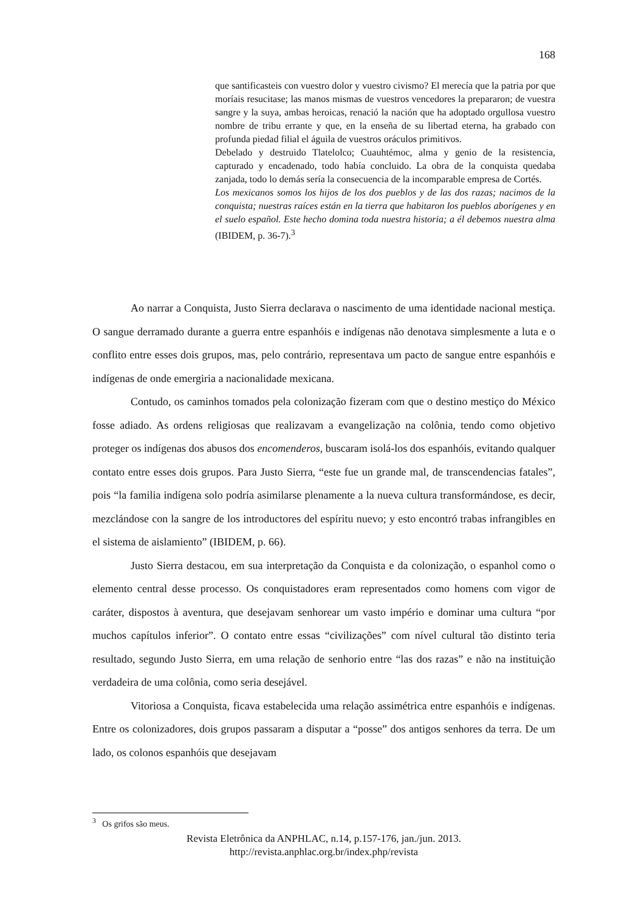168
que santificasteis con vuestro dolor y vuestro civismo? El merecía que la patria por que moríais resucitase; las manos mismas de vuestros vencedores la prepararon; de vuestra sangre y la suya, ambas heroicas, renació la nación que ha adoptado orgullosa vuestro nombre de tribu errante y que, en la enseña de su libertad eterna, ha grabado con profunda piedad filial el águila de vuestros oráculos primitivos.
Debelado y destruido Tlatelolco; Cuauhtémoc, alma y genio de la resistencia, capturado y encadenado, todo había concluido. La obra de la conquista quedaba zanjada, todo lo demás sería la consecuencia de la incomparable empresa de Cortés.
Los mexicanos somos los hijos de los dos pueblos y de las dos razas; nacimos de la conquista; nuestras raíces están en la tierra que habitaron los pueblos aborígenes y en el suelo español. Este hecho domina toda nuestra historia; a él debemos nuestra alma (IBIDEM, p. 36-7).<sup>3</sup>
Ao narrar a Conquista, Justo Sierra declarava o nascimento de uma identidade nacional mestiça. O sangue derramado durante a guerra entre espanhóis e indígenas não denotava simplesmente a luta e o conflito entre esses dois grupos, mas, pelo contrário, representava um pacto de sangue entre espanhóis e indígenas de onde emergiria a nacionalidade mexicana.
Contudo, os caminhos tomados pela colonização fizeram com que o destino mestiço do México fosse adiado. As ordens religiosas que realizavam a evangelização na colônia, tendo como objetivo proteger os indígenas dos abusos dos encomenderos, buscaram isolá-los dos espanhóis, evitando qualquer contato entre esses dois grupos. Para Justo Sierra, “este fue un grande mal, de transcendencias fatales”, pois “la familia indígena solo podría asimilarse plenamente a la nueva cultura transformándose, es decir, mezclándose con la sangre de los introductores del espíritu nuevo; y esto encontró trabas infrangibles en el sistema de aislamiento” (IBIDEM, p. 66).
Justo Sierra destacou, em sua interpretação da Conquista e da colonização, o espanhol como o elemento central desse processo. Os conquistadores eram representados como homens com vigor de caráter, dispostos à aventura, que desejavam senhorear um vasto império e dominar uma cultura “por muchos capítulos inferior”. O contato entre essas “civilizações” com nível cultural tão distinto teria resultado, segundo Justo Sierra, em uma relação de senhorio entre “las dos razas” e não na instituição verdadeira de uma colônia, como seria desejável.
Vitoriosa a Conquista, ficava estabelecida uma relação assimétrica entre espanhóis e indígenas. Entre os colonizadores, dois grupos passaram a disputar a “posse” dos antigos senhores da terra. De um lado, os colonos espanhóis que desejavam
<sup>3</sup> Os grifos são meus.
Revista Eletrônica da ANPHLAC, n.14, p.157-176, jan./jun. 2013.
http://revista.anphlac.org.br/index.php/revista